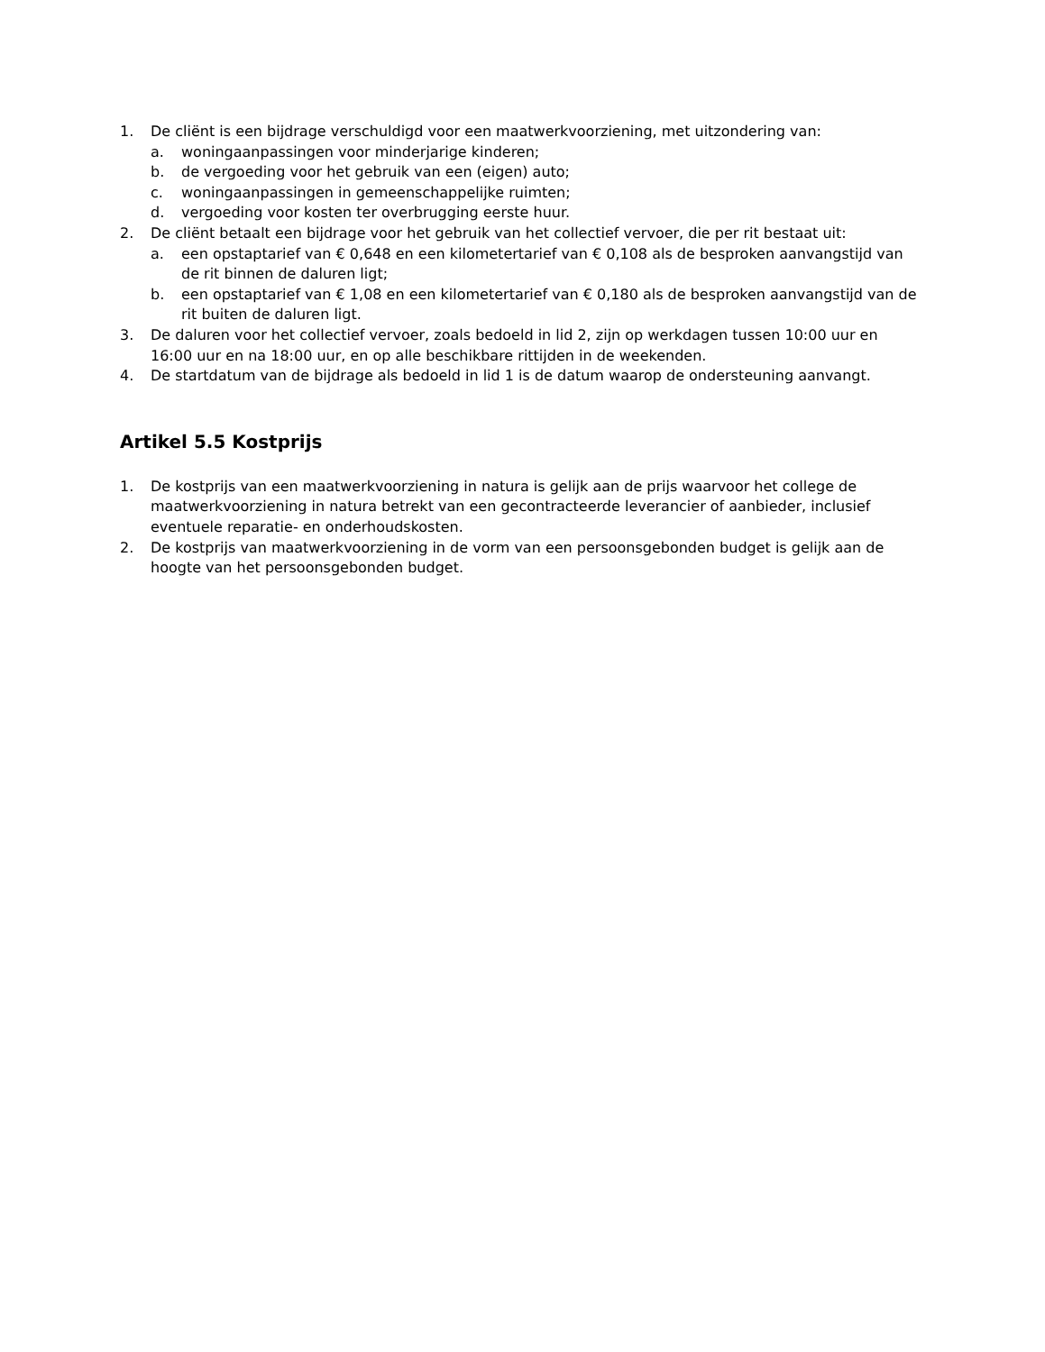1. De cliënt is een bijdrage verschuldigd voor een maatwerkvoorziening, met uitzondering van:
a. woningaanpassingen voor minderjarige kinderen;
b. de vergoeding voor het gebruik van een (eigen) auto;
c. woningaanpassingen in gemeenschappelijke ruimten;
d. vergoeding voor kosten ter overbrugging eerste huur.
2. De cliënt betaalt een bijdrage voor het gebruik van het collectief vervoer, die per rit bestaat uit:
a. een opstaptarief van € 0,648 en een kilometertarief van € 0,108 als de besproken aanvangstijd van de rit binnen de daluren ligt;
b. een opstaptarief van € 1,08 en een kilometertarief van € 0,180 als de besproken aanvangstijd van de rit buiten de daluren ligt.
3. De daluren voor het collectief vervoer, zoals bedoeld in lid 2, zijn op werkdagen tussen 10:00 uur en 16:00 uur en na 18:00 uur, en op alle beschikbare rittijden in de weekenden.
4. De startdatum van de bijdrage als bedoeld in lid 1 is de datum waarop de ondersteuning aanvangt.
Artikel 5.5 Kostprijs
1. De kostprijs van een maatwerkvoorziening in natura is gelijk aan de prijs waarvoor het college de maatwerkvoorziening in natura betrekt van een gecontracteerde leverancier of aanbieder, inclusief eventuele reparatie- en onderhoudskosten.
2. De kostprijs van maatwerkvoorziening in de vorm van een persoonsgebonden budget is gelijk aan de hoogte van het persoonsgebonden budget.